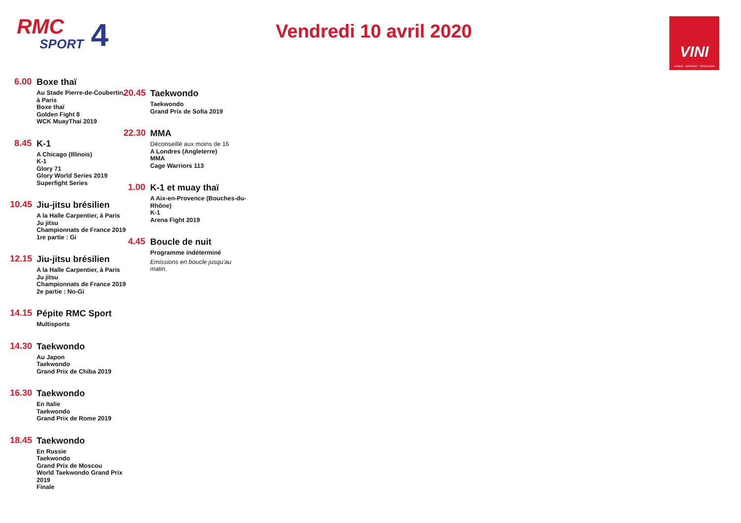RMC
SPORT
4
Vendredi 10 avril 2020
VINI
MOBILE · INTERNET · TELEVISION
6.00
Boxe thaï
Au Stade Pierre-de-Coubertin, à Paris
Boxe thaï
Golden Fight 8
WCK MuayThai 2019
8.45
K-1
A Chicago (Illinois)
K-1
Glory 71
Glory World Series 2019
Superfight Series
10.45
Jiu-jitsu brésilien
A la Halle Carpentier, à Paris
Ju jitsu
Championnats de France 2019
1re partie : Gi
12.15
Jiu-jitsu brésilien
A la Halle Carpentier, à Paris
Ju jitsu
Championnats de France 2019
2e partie : No-Gi
14.15
Pépite RMC Sport
Multisports
14.30
Taekwondo
Au Japon
Taekwondo
Grand Prix de Chiba 2019
16.30
Taekwondo
En Italie
Taekwondo
Grand Prix de Rome 2019
18.45
Taekwondo
En Russie
Taekwondo
Grand Prix de Moscou
World Taekwondo Grand Prix 2019
Finale
20.45
Taekwondo
Taekwondo
Grand Prix de Sofia 2019
22.30
MMA
Déconseillé aux moins de 16
A Londres (Angleterre)
MMA
Cage Warriors 113
1.00
K-1 et muay thaï
A Aix-en-Provence (Bouches-du-Rhône)
K-1
Arena Fight 2019
4.45
Boucle de nuit
Programme indéterminé
Emissions en boucle jusqu'au matin.